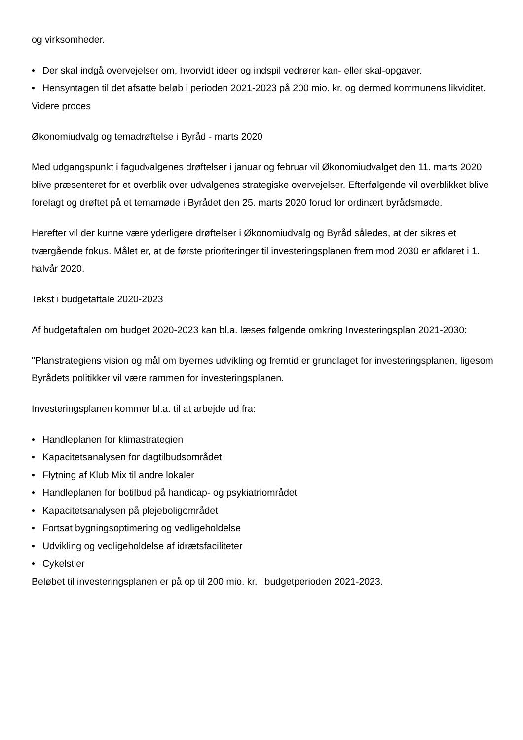og virksomheder.
• Der skal indgå overvejelser om, hvorvidt ideer og indspil vedrører kan- eller skal-opgaver.
• Hensyntagen til det afsatte beløb i perioden 2021-2023 på 200 mio. kr. og dermed kommunens likviditet.
Videre proces
Økonomiudvalg og temadrøftelse i Byråd - marts 2020
Med udgangspunkt i fagudvalgenes drøftelser i januar og februar vil Økonomiudvalget den 11. marts 2020 blive præsenteret for et overblik over udvalgenes strategiske overvejelser. Efterfølgende vil overblikket blive forelagt og drøftet på et temamøde i Byrådet den 25. marts 2020 forud for ordinært byrådsmøde.
Herefter vil der kunne være yderligere drøftelser i Økonomiudvalg og Byråd således, at der sikres et tværgående fokus. Målet er, at de første prioriteringer til investeringsplanen frem mod 2030 er afklaret i 1. halvår 2020.
Tekst i budgetaftale 2020-2023
Af budgetaftalen om budget 2020-2023 kan bl.a. læses følgende omkring Investeringsplan 2021-2030:
"Planstrategiens vision og mål om byernes udvikling og fremtid er grundlaget for investeringsplanen, ligesom Byrådets politikker vil være rammen for investeringsplanen.
Investeringsplanen kommer bl.a. til at arbejde ud fra:
• Handleplanen for klimastrategien
• Kapacitetsanalysen for dagtilbudsområdet
• Flytning af Klub Mix til andre lokaler
• Handleplanen for botilbud på handicap- og psykiatriområdet
• Kapacitetsanalysen på plejeboligområdet
• Fortsat bygningsoptimering og vedligeholdelse
• Udvikling og vedligeholdelse af idrætsfaciliteter
• Cykelstier
Beløbet til investeringsplanen er på op til 200 mio. kr. i budgetperioden 2021-2023.